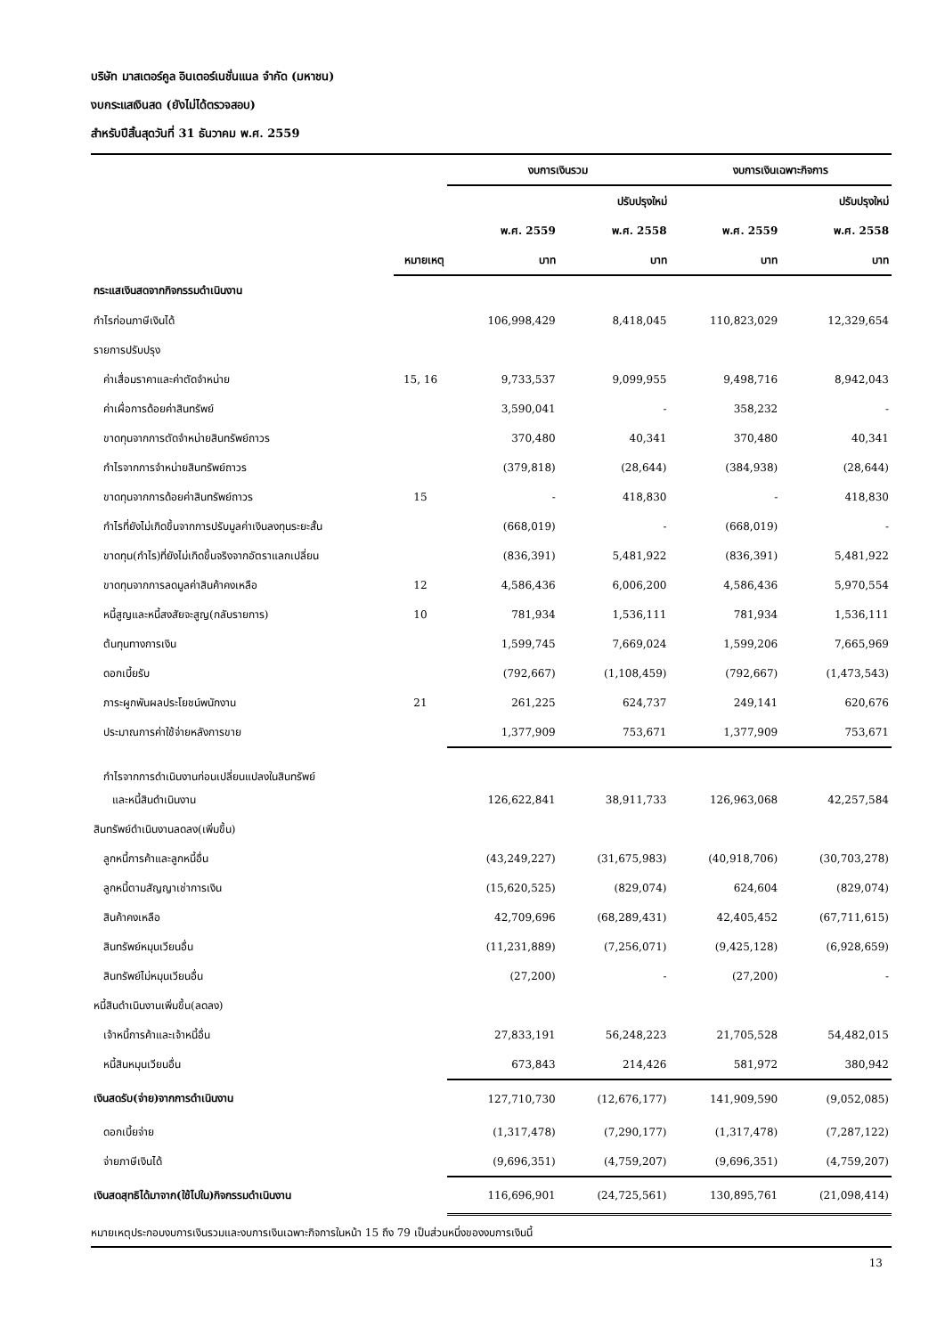บริษัท มาสเตอร์คูล อินเตอร์เนชั่นแนล จำกัด (มหาชน)
งบกระแสเงินสด (ยังไม่ได้ตรวจสอบ)
สำหรับปีสิ้นสุดวันที่ 31 ธันวาคม พ.ศ. 2559
| | | งบการเงินรวม | | งบการเงินเฉพาะกิจการ | |
| --- | --- | --- | --- | --- | --- |
| | | | ปรับปรุงใหม่ | | ปรับปรุงใหม่ |
| | | พ.ศ. 2559 | พ.ศ. 2558 | พ.ศ. 2559 | พ.ศ. 2558 |
| | หมายเหตุ | บาท | บาท | บาท | บาท |
| กระแสเงินสดจากกิจกรรมดำเนินงาน | | | | | |
| กำไรก่อนภาษีเงินได้ | | 106,998,429 | 8,418,045 | 110,823,029 | 12,329,654 |
| รายการปรับปรุง | | | | | |
| ค่าเสื่อมราคาและค่าตัดจำหน่าย | 15, 16 | 9,733,537 | 9,099,955 | 9,498,716 | 8,942,043 |
| ค่าเผื่อการด้อยค่าสินทรัพย์ | | 3,590,041 | - | 358,232 | - |
| ขาดทุนจากการตัดจำหน่ายสินทรัพย์ถาวร | | 370,480 | 40,341 | 370,480 | 40,341 |
| กำไรจากการจำหน่ายสินทรัพย์ถาวร | | (379,818) | (28,644) | (384,938) | (28,644) |
| ขาดทุนจากการด้อยค่าสินทรัพย์ถาวร | 15 | - | 418,830 | - | 418,830 |
| กำไรที่ยังไม่เกิดขึ้นจากการปรับมูลค่าเงินลงทุนระยะสั้น | | (668,019) | - | (668,019) | - |
| ขาดทุน(กำไร)ที่ยังไม่เกิดขึ้นจริงจากอัตราแลกเปลี่ยน | | (836,391) | 5,481,922 | (836,391) | 5,481,922 |
| ขาดทุนจากการลดมูลค่าสินค้าคงเหลือ | 12 | 4,586,436 | 6,006,200 | 4,586,436 | 5,970,554 |
| หนี้สูญและหนี้สงสัยจะสูญ(กลับรายการ) | 10 | 781,934 | 1,536,111 | 781,934 | 1,536,111 |
| ต้นทุนทางการเงิน | | 1,599,745 | 7,669,024 | 1,599,206 | 7,665,969 |
| ดอกเบี้ยรับ | | (792,667) | (1,108,459) | (792,667) | (1,473,543) |
| ภาระผูกพันผลประโยชน์พนักงาน | 21 | 261,225 | 624,737 | 249,141 | 620,676 |
| ประมาณการค่าใช้จ่ายหลังการขาย | | 1,377,909 | 753,671 | 1,377,909 | 753,671 |
| กำไรจากการดำเนินงานก่อนเปลี่ยนแปลงในสินทรัพย์ | | | | | |
| และหนี้สินดำเนินงาน | | 126,622,841 | 38,911,733 | 126,963,068 | 42,257,584 |
| สินทรัพย์ดำเนินงานลดลง(เพิ่มขึ้น) | | | | | |
| ลูกหนี้การค้าและลูกหนี้อื่น | | (43,249,227) | (31,675,983) | (40,918,706) | (30,703,278) |
| ลูกหนี้ตามสัญญาเช่าการเงิน | | (15,620,525) | (829,074) | 624,604 | (829,074) |
| สินค้าคงเหลือ | | 42,709,696 | (68,289,431) | 42,405,452 | (67,711,615) |
| สินทรัพย์หมุนเวียนอื่น | | (11,231,889) | (7,256,071) | (9,425,128) | (6,928,659) |
| สินทรัพย์ไม่หมุนเวียนอื่น | | (27,200) | - | (27,200) | - |
| หนี้สินดำเนินงานเพิ่มขึ้น(ลดลง) | | | | | |
| เจ้าหนี้การค้าและเจ้าหนี้อื่น | | 27,833,191 | 56,248,223 | 21,705,528 | 54,482,015 |
| หนี้สินหมุนเวียนอื่น | | 673,843 | 214,426 | 581,972 | 380,942 |
| เงินสดรับ(จ่าย)จากการดำเนินงาน | | 127,710,730 | (12,676,177) | 141,909,590 | (9,052,085) |
| ดอกเบี้ยจ่าย | | (1,317,478) | (7,290,177) | (1,317,478) | (7,287,122) |
| จ่ายภาษีเงินได้ | | (9,696,351) | (4,759,207) | (9,696,351) | (4,759,207) |
| เงินสดสุทธิได้มาจาก(ใช้ไปใน)กิจกรรมดำเนินงาน | | 116,696,901 | (24,725,561) | 130,895,761 | (21,098,414) |
หมายเหตุประกอบงบการเงินรวมและงบการเงินเฉพาะกิจการในหน้า 15 ถึง 79 เป็นส่วนหนึ่งของงบการเงินนี้
13